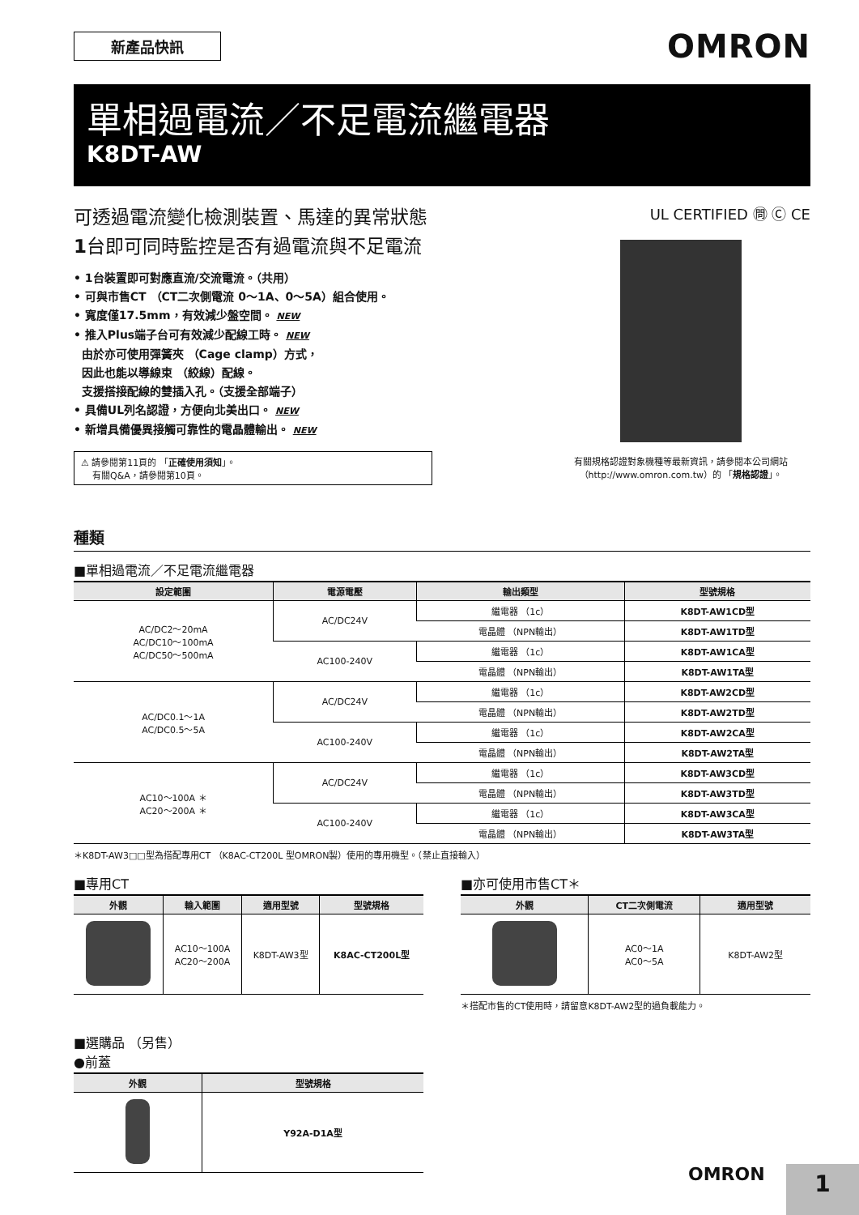新產品快訊
OMRON
單相過電流／不足電流繼電器
K8DT-AW
可透過電流變化檢測裝置、馬達的異常狀態
1台即可同時監控是否有過電流與不足電流
• 1台裝置即可對應直流/交流電流。（共用）
• 可與市售CT （CT二次側電流 0～1A、0～5A）組合使用。
• 寬度僅17.5mm，有效減少盤空間。 NEW
• 推入Plus端子台可有效減少配線工時。 NEW
由於亦可使用彈簧夾 （Cage clamp）方式，
因此也能以導線束 （絞線）配線。
支援搭接配線的雙插入孔。（支援全部端子）
• 具備UL列名認證，方便向北美出口。 NEW
• 新增具備優異接觸可靠性的電晶體輸出。 NEW
⚠ 請參閱第11頁的 「正確使用須知」。
有關Q&A，請參閱第10頁。
UL CERTIFIED ㉄ Ⓒ CE
有關規格認證對象機種等最新資訊，請參閱本公司網站
（http://www.omron.com.tw）的 「規格認證」。
種類
■單相過電流／不足電流繼電器
| 設定範圍 | 電源電壓 | 輸出類型 | 型號規格 |
| --- | --- | --- | --- |
| AC/DC2～20mA AC/DC10～100mA AC/DC50～500mA | AC/DC24V | 繼電器 （1c） | K8DT-AW1CD型 |
| | | 電晶體 （NPN輸出） | K8DT-AW1TD型 |
| | AC100-240V | 繼電器 （1c） | K8DT-AW1CA型 |
| | | 電晶體 （NPN輸出） | K8DT-AW1TA型 |
| AC/DC0.1～1A AC/DC0.5～5A | AC/DC24V | 繼電器 （1c） | K8DT-AW2CD型 |
| | | 電晶體 （NPN輸出） | K8DT-AW2TD型 |
| | AC100-240V | 繼電器 （1c） | K8DT-AW2CA型 |
| | | 電晶體 （NPN輸出） | K8DT-AW2TA型 |
| AC10～100A ＊ AC20～200A ＊ | AC/DC24V | 繼電器 （1c） | K8DT-AW3CD型 |
| | | 電晶體 （NPN輸出） | K8DT-AW3TD型 |
| | AC100-240V | 繼電器 （1c） | K8DT-AW3CA型 |
| | | 電晶體 （NPN輸出） | K8DT-AW3TA型 |
＊K8DT-AW3□□型為搭配專用CT （K8AC-CT200L 型OMRON製）使用的專用機型。（禁止直接輸入）
■專用CT
| 外觀 | 輸入範圍 | 適用型號 | 型號規格 |
| --- | --- | --- | --- |
| | AC10～100A AC20～200A | K8DT-AW3型 | K8AC-CT200L型 |
■亦可使用市售CT＊
| 外觀 | CT二次側電流 | 適用型號 |
| --- | --- | --- |
| | AC0～1A AC0～5A | K8DT-AW2型 |
＊搭配市售的CT使用時，請留意K8DT-AW2型的過負載能力。
■選購品 （另售）
●前蓋
| 外觀 | 型號規格 |
| --- | --- |
| | Y92A-D1A型 |
OMRON 1